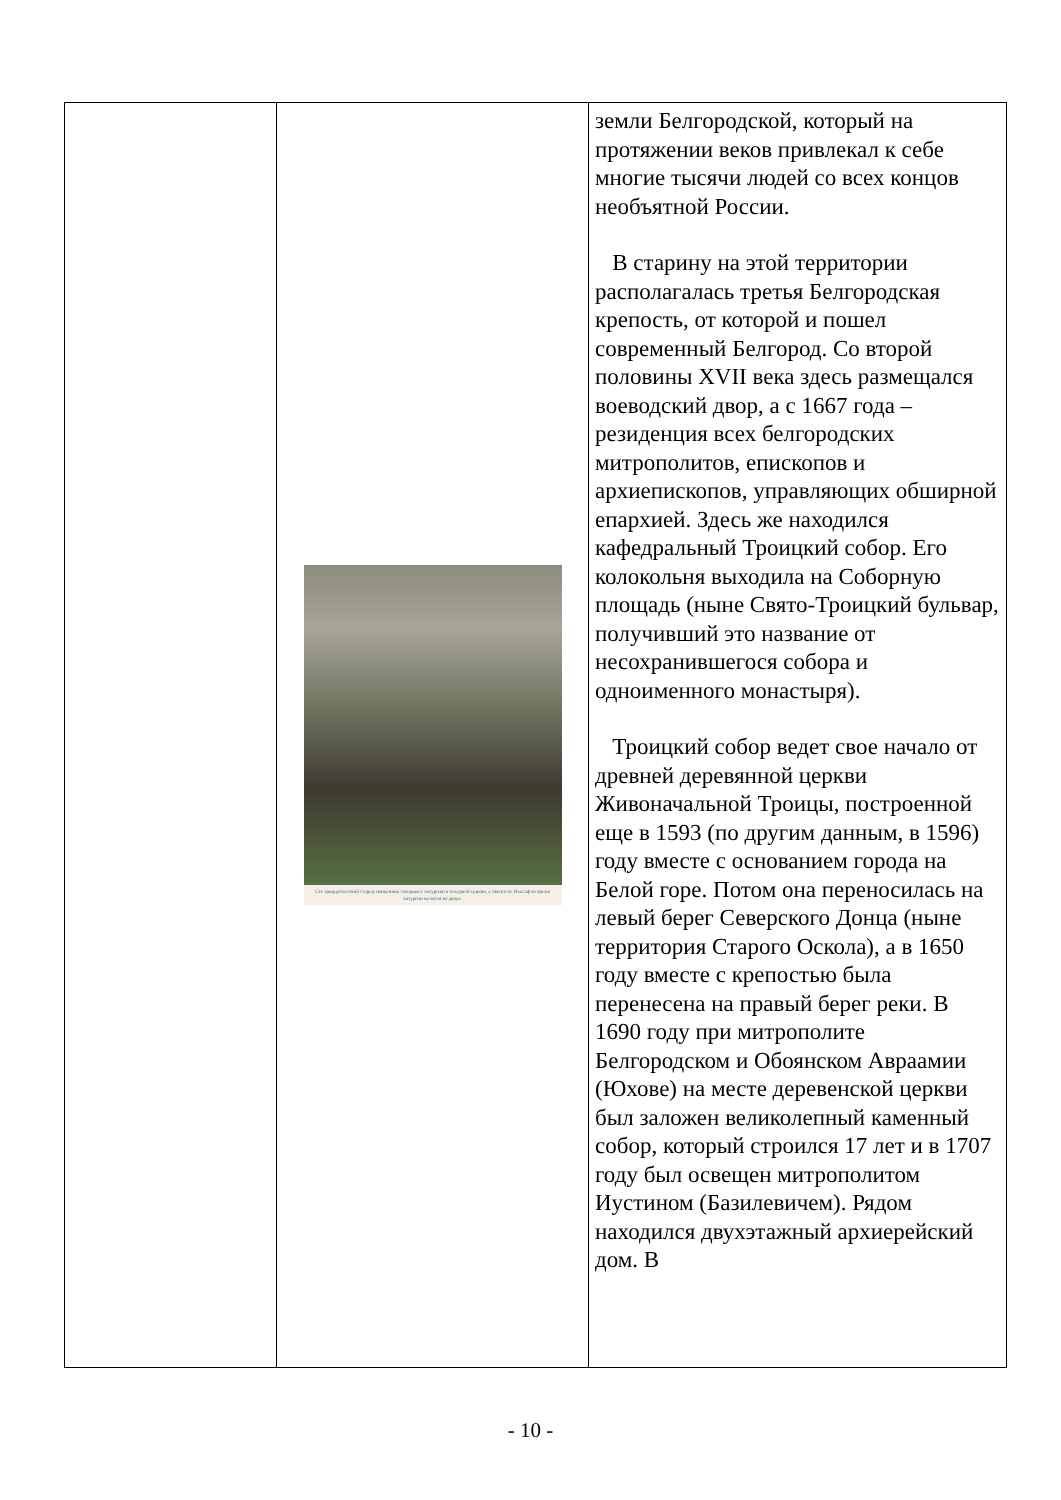| | Сто тридцатилетний старец-священник совершает литургию в походной церкви, а святитель Иоасаф во время литургии молится на дворе. | земли Белгородской, который на протяжении веков привлекал к себе многие тысячи людей со всех концов необъятной России. В старину на этой территории располагалась третья Белгородская крепость, от которой и пошел современный Белгород. Со второй половины XVII века здесь размещался воеводский двор, а с 1667 года – резиденция всех белгородских митрополитов, епископов и архиепископов, управляющих обширной епархией. Здесь же находился кафедральный Троицкий собор. Его колокольня выходила на Соборную площадь (ныне Свято-Троицкий бульвар, получивший это название от несохранившегося собора и одноименного монастыря). Троицкий собор ведет свое начало от древней деревянной церкви Живоначальной Троицы, построенной еще в 1593 (по другим данным, в 1596) году вместе с основанием города на Белой горе. Потом она переносилась на левый берег Северского Донца (ныне территория Старого Оскола), а в 1650 году вместе с крепостью была перенесена на правый берег реки. В 1690 году при митрополите Белгородском и Обоянском Авраамии (Юхове) на месте деревенской церкви был заложен великолепный каменный собор, который строился 17 лет и в 1707 году был освещен митрополитом Иустином (Базилевичем). Рядом находился двухэтажный архиерейский дом. В |
- 10 -